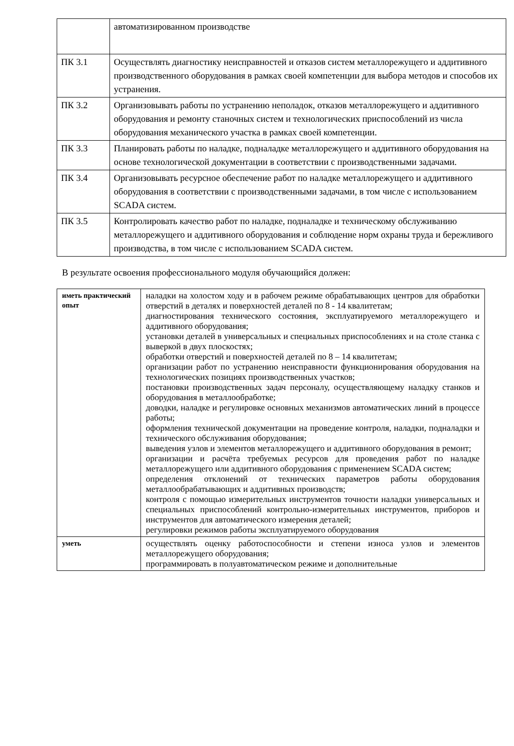| | автоматизированном производстве |
| ПК 3.1 | Осуществлять диагностику неисправностей и отказов систем металлорежущего и аддитивного производственного оборудования в рамках своей компетенции для выбора методов и способов их устранения. |
| ПК 3.2 | Организовывать работы по устранению неполадок, отказов металлорежущего и аддитивного оборудования и ремонту станочных систем и технологических приспособлений из числа оборудования механического участка в рамках своей компетенции. |
| ПК 3.3 | Планировать работы по наладке, подналадке металлорежущего и аддитивного оборудования на основе технологической документации в соответствии с производственными задачами. |
| ПК 3.4 | Организовывать ресурсное обеспечение работ по наладке металлорежущего и аддитивного оборудования в соответствии с производственными задачами, в том числе с использованием SCADA систем. |
| ПК 3.5 | Контролировать качество работ по наладке, подналадке и техническому обслуживанию металлорежущего и аддитивного оборудования и соблюдение норм охраны труда и бережливого производства, в том числе с использованием SCADA систем. |
В результате освоения профессионального модуля обучающийся должен:
| иметь практический опыт | наладки на холостом ходу и в рабочем режиме обрабатывающих центров для обработки отверстий в деталях и поверхностей деталей по 8 - 14 квалитетам; диагностирования технического состояния, эксплуатируемого металлорежущего и аддитивного оборудования; установки деталей в универсальных и специальных приспособлениях и на столе станка с выверкой в двух плоскостях; обработки отверстий и поверхностей деталей по 8 – 14 квалитетам; организации работ по устранению неисправности функционирования оборудования на технологических позициях производственных участков; постановки производственных задач персоналу, осуществляющему наладку станков и оборудования в металлообработке; доводки, наладке и регулировке основных механизмов автоматических линий в процессе работы; оформления технической документации на проведение контроля, наладки, подналадки и технического обслуживания оборудования; выведения узлов и элементов металлорежущего и аддитивного оборудования в ремонт; организации и расчёта требуемых ресурсов для проведения работ по наладке металлорежущего или аддитивного оборудования с применением SCADA систем; определения отклонений от технических параметров работы оборудования металлообрабатывающих и аддитивных производств; контроля с помощью измерительных инструментов точности наладки универсальных и специальных приспособлений контрольно-измерительных инструментов, приборов и инструментов для автоматического измерения деталей; регулировки режимов работы эксплуатируемого оборудования |
| уметь | осуществлять оценку работоспособности и степени износа узлов и элементов металлорежущего оборудования; программировать в полуавтоматическом режиме и дополнительные |